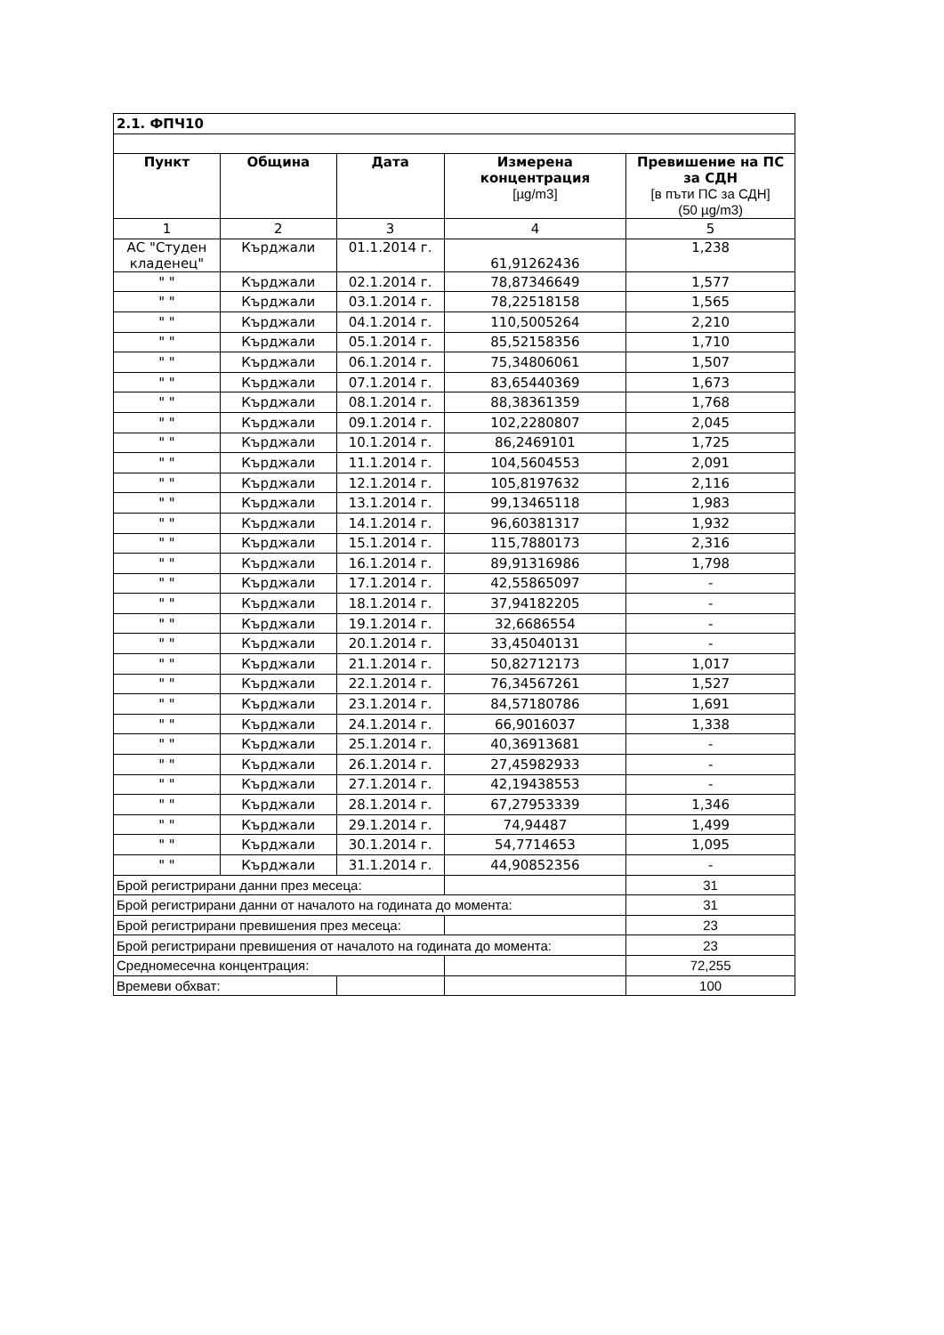| 2.1. ФПЧ10 | | | | |
| Пункт | Община | Дата | Измерена концентрация [µg/m3] | Превишение на ПС за СДН [в пъти ПС за СДН] (50 µg/m3) |
| 1 | 2 | 3 | 4 | 5 |
| АС "Студен кладенец" | Кърджали | 01.1.2014 г. | 61,91262436 | 1,238 |
| " " | Кърджали | 02.1.2014 г. | 78,87346649 | 1,577 |
| " " | Кърджали | 03.1.2014 г. | 78,22518158 | 1,565 |
| " " | Кърджали | 04.1.2014 г. | 110,5005264 | 2,210 |
| " " | Кърджали | 05.1.2014 г. | 85,52158356 | 1,710 |
| " " | Кърджали | 06.1.2014 г. | 75,34806061 | 1,507 |
| " " | Кърджали | 07.1.2014 г. | 83,65440369 | 1,673 |
| " " | Кърджали | 08.1.2014 г. | 88,38361359 | 1,768 |
| " " | Кърджали | 09.1.2014 г. | 102,2280807 | 2,045 |
| " " | Кърджали | 10.1.2014 г. | 86,2469101 | 1,725 |
| " " | Кърджали | 11.1.2014 г. | 104,5604553 | 2,091 |
| " " | Кърджали | 12.1.2014 г. | 105,8197632 | 2,116 |
| " " | Кърджали | 13.1.2014 г. | 99,13465118 | 1,983 |
| " " | Кърджали | 14.1.2014 г. | 96,60381317 | 1,932 |
| " " | Кърджали | 15.1.2014 г. | 115,7880173 | 2,316 |
| " " | Кърджали | 16.1.2014 г. | 89,91316986 | 1,798 |
| " " | Кърджали | 17.1.2014 г. | 42,55865097 | - |
| " " | Кърджали | 18.1.2014 г. | 37,94182205 | - |
| " " | Кърджали | 19.1.2014 г. | 32,6686554 | - |
| " " | Кърджали | 20.1.2014 г. | 33,45040131 | - |
| " " | Кърджали | 21.1.2014 г. | 50,82712173 | 1,017 |
| " " | Кърджали | 22.1.2014 г. | 76,34567261 | 1,527 |
| " " | Кърджали | 23.1.2014 г. | 84,57180786 | 1,691 |
| " " | Кърджали | 24.1.2014 г. | 66,9016037 | 1,338 |
| " " | Кърджали | 25.1.2014 г. | 40,36913681 | - |
| " " | Кърджали | 26.1.2014 г. | 27,45982933 | - |
| " " | Кърджали | 27.1.2014 г. | 42,19438553 | - |
| " " | Кърджали | 28.1.2014 г. | 67,27953339 | 1,346 |
| " " | Кърджали | 29.1.2014 г. | 74,94487 | 1,499 |
| " " | Кърджали | 30.1.2014 г. | 54,7714653 | 1,095 |
| " " | Кърджали | 31.1.2014 г. | 44,90852356 | - |
| Брой регистрирани данни през месеца: | | | | 31 |
| Брой регистрирани данни от началото на годината до момента: | | | | 31 |
| Брой регистрирани превишения през месеца: | | | | 23 |
| Брой регистрирани превишения от началото на годината до момента: | | | | 23 |
| Средномесечна концентрация: | | | | 72,255 |
| Времеви обхват: | | | | 100 |